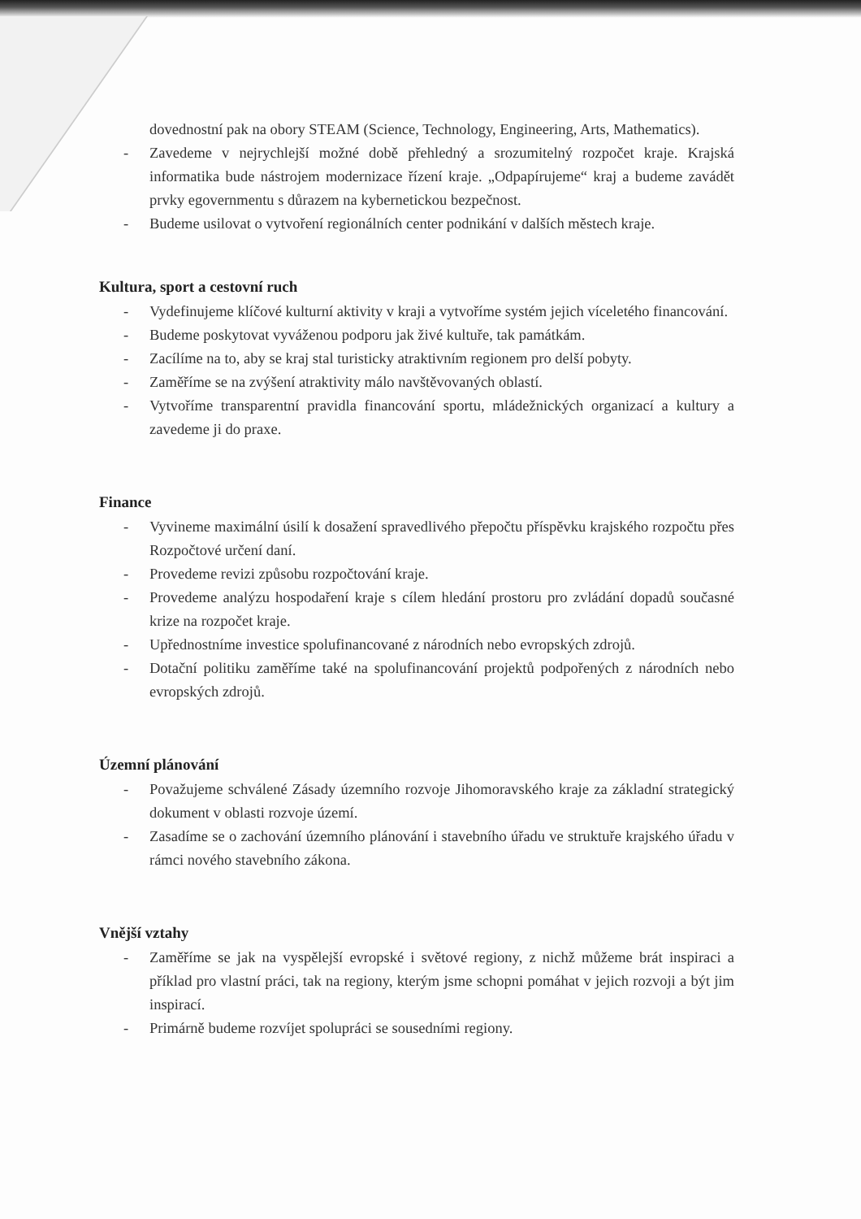dovednostní pak na obory STEAM (Science, Technology, Engineering, Arts, Mathematics).
- Zavedeme v nejrychlejší možné době přehledný a srozumitelný rozpočet kraje. Krajská informatika bude nástrojem modernizace řízení kraje. „Odpapírujeme“ kraj a budeme zavádět prvky egovernmentu s důrazem na kybernetickou bezpečnost.
- Budeme usilovat o vytvoření regionálních center podnikání v dalších městech kraje.
Kultura, sport a cestovní ruch
- Vydefinujeme klíčové kulturní aktivity v kraji a vytvoříme systém jejich víceletého financování.
- Budeme poskytovat vyváženou podporu jak živé kultuře, tak památkám.
- Zacílíme na to, aby se kraj stal turisticky atraktivním regionem pro delší pobyty.
- Zaměříme se na zvýšení atraktivity málo navštěvovaných oblastí.
- Vytvoříme transparentní pravidla financování sportu, mládežnických organizací a kultury a zavedeme ji do praxe.
Finance
- Vyvineme maximální úsilí k dosažení spravedlivého přepočtu příspěvku krajského rozpočtu přes Rozpočtové určení daní.
- Provedeme revizi způsobu rozpočtování kraje.
- Provedeme analýzu hospodaření kraje s cílem hledání prostoru pro zvládání dopadů současné krize na rozpočet kraje.
- Upřednostníme investice spolufinancované z národních nebo evropských zdrojů.
- Dotační politiku zaměříme také na spolufinancování projektů podpořených z národních nebo evropských zdrojů.
Územní plánování
- Považujeme schválené Zásady územního rozvoje Jihomoravského kraje za základní strategický dokument v oblasti rozvoje území.
- Zasadíme se o zachování územního plánování i stavebního úřadu ve struktuře krajského úřadu v rámci nového stavebního zákona.
Vnější vztahy
- Zaměříme se jak na vyspělejší evropské i světové regiony, z nichž můžeme brát inspiraci a příklad pro vlastní práci, tak na regiony, kterým jsme schopni pomáhat v jejich rozvoji a být jim inspirací.
- Primárně budeme rozvíjet spolupráci se sousedními regiony.